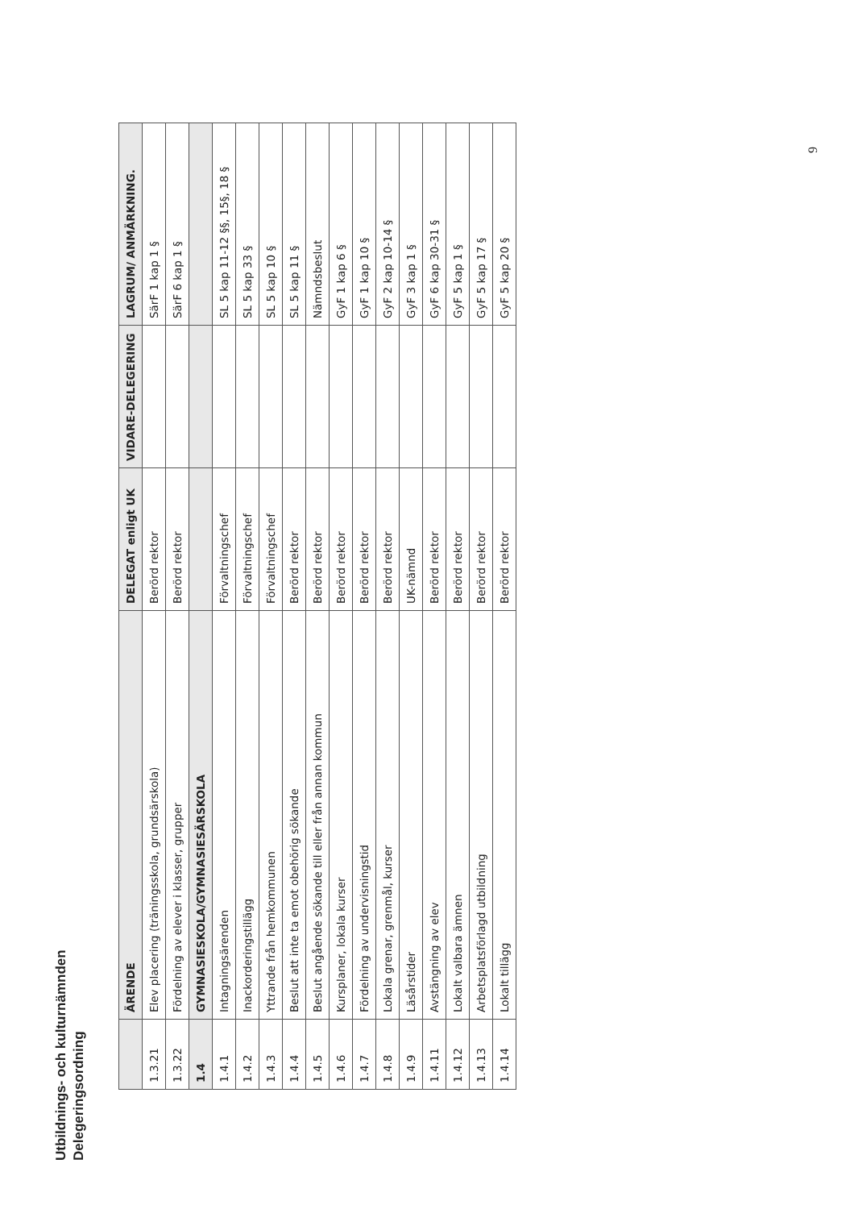Utbildnings- och kulturnämnden
Delegeringsordning
| | ÄRENDE | DELEGAT enligt UK | VIDARE-DELEGERING | LAGRUM/ ANMÄRKNING. |
| --- | --- | --- | --- | --- |
| 1.3.21 | Elev placering (träningsskola, grundsärskola) | Berörd rektor | | SärF 1 kap 1 § |
| 1.3.22 | Fördelning av elever i klasser, grupper | Berörd rektor | | SärF 6 kap 1 § |
| 1.4 | GYMNASIESKOLA/GYMNASIESÄRSKOLA | | | |
| 1.4.1 | Intagningsärenden | Förvaltningschef | | SL 5 kap 11-12 §§, 15§, 18 § |
| 1.4.2 | Inackorderingstillägg | Förvaltningschef | | SL 5 kap 33 § |
| 1.4.3 | Yttrande från hemkommunen | Förvaltningschef | | SL 5 kap 10 § |
| 1.4.4 | Beslut att inte ta emot obehörig sökande | Berörd rektor | | SL 5 kap 11 § |
| 1.4.5 | Beslut angående sökande till eller från annan kommun | Berörd rektor | | Nämndsbeslut |
| 1.4.6 | Kursplaner, lokala kurser | Berörd rektor | | GyF 1 kap 6 § |
| 1.4.7 | Fördelning av undervisningstid | Berörd rektor | | GyF 1 kap 10 § |
| 1.4.8 | Lokala grenar, grenmål, kurser | Berörd rektor | | GyF 2 kap 10-14 § |
| 1.4.9 | Läsårstider | UK-nämnd | | GyF 3 kap 1 § |
| 1.4.11 | Avstängning av elev | Berörd rektor | | GyF 6 kap 30-31 § |
| 1.4.12 | Lokalt valbara ämnen | Berörd rektor | | GyF 5 kap 1 § |
| 1.4.13 | Arbetsplatsförlagd utbildning | Berörd rektor | | GyF 5 kap 17 § |
| 1.4.14 | Lokalt tillägg | Berörd rektor | | GyF 5 kap 20 § |
9